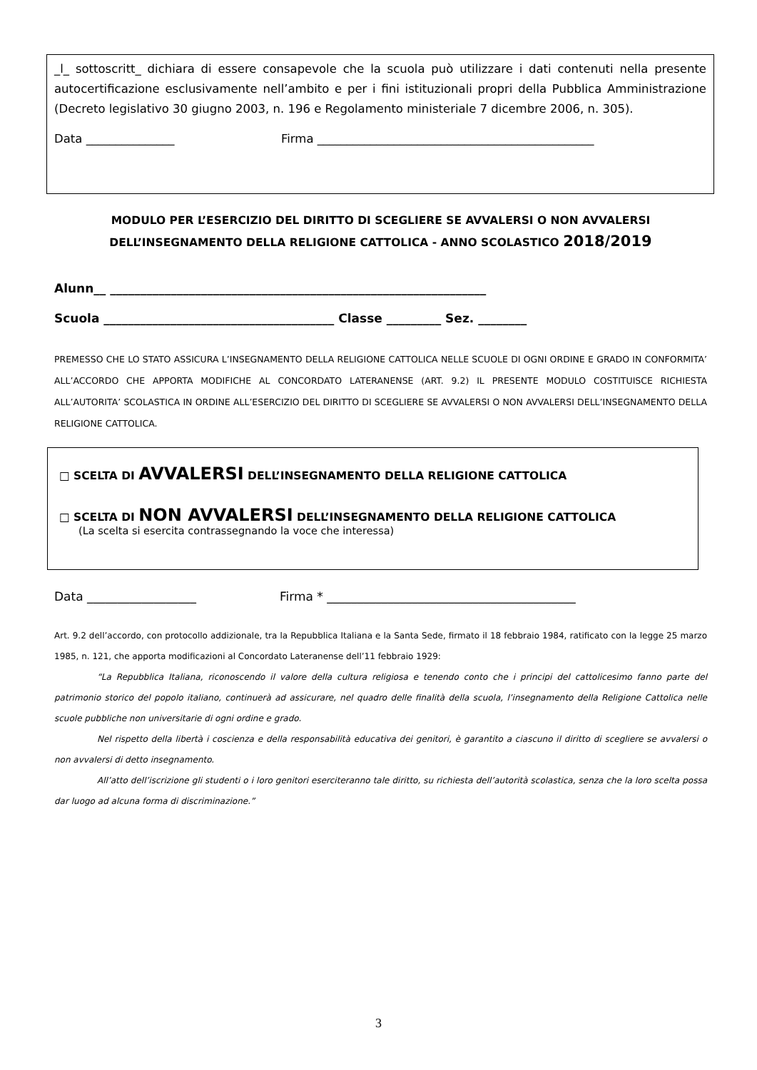_l_ sottoscritt_ dichiara di essere consapevole che la scuola può utilizzare i dati contenuti nella presente autocertificazione esclusivamente nell’ambito e per i fini istituzionali propri della Pubblica Amministrazione (Decreto legislativo 30 giugno 2003, n. 196 e Regolamento ministeriale 7 dicembre 2006, n. 305).
Data _______________ Firma _______________________________________________
MODULO PER L’ESERCIZIO DEL DIRITTO DI SCEGLIERE SE AVVALERSI O NON AVVALERSI
DELL’INSEGNAMENTO DELLA RELIGIONE CATTOLICA - ANNO SCOLASTICO 2018/2019
Alunn__ ______________________________________________________________
Scuola ______________________________________ Classe _________ Sez. ________
PREMESSO CHE LO STATO ASSICURA L’INSEGNAMENTO DELLA RELIGIONE CATTOLICA NELLE SCUOLE DI OGNI ORDINE E GRADO IN CONFORMITA’ ALL’ACCORDO CHE APPORTA MODIFICHE AL CONCORDATO LATERANENSE (ART. 9.2) IL PRESENTE MODULO COSTITUISCE RICHIESTA ALL’AUTORITA’ SCOLASTICA IN ORDINE ALL’ESERCIZIO DEL DIRITTO DI SCEGLIERE SE AVVALERSI O NON AVVALERSI DELL’INSEGNAMENTO DELLA RELIGIONE CATTOLICA.
□ SCELTA DI AVVALERSI DELL’INSEGNAMENTO DELLA RELIGIONE CATTOLICA
□ SCELTA DI NON AVVALERSI DELL’INSEGNAMENTO DELLA RELIGIONE CATTOLICA
(La scelta si esercita contrassegnando la voce che interessa)
Data __________________ Firma * _________________________________________
Art. 9.2 dell’accordo, con protocollo addizionale, tra la Repubblica Italiana e la Santa Sede, firmato il 18 febbraio 1984, ratificato con la legge 25 marzo 1985, n. 121, che apporta modificazioni al Concordato Lateranense dell’11 febbraio 1929:
“La Repubblica Italiana, riconoscendo il valore della cultura religiosa e tenendo conto che i principi del cattolicesimo fanno parte del patrimonio storico del popolo italiano, continuerà ad assicurare, nel quadro delle finalità della scuola, l’insegnamento della Religione Cattolica nelle scuole pubbliche non universitarie di ogni ordine e grado.
Nel rispetto della libertà i coscienza e della responsabilità educativa dei genitori, è garantito a ciascuno il diritto di scegliere se avvalersi o non avvalersi di detto insegnamento.
All’atto dell’iscrizione gli studenti o i loro genitori eserciteranno tale diritto, su richiesta dell’autorità scolastica, senza che la loro scelta possa dar luogo ad alcuna forma di discriminazione.”
3